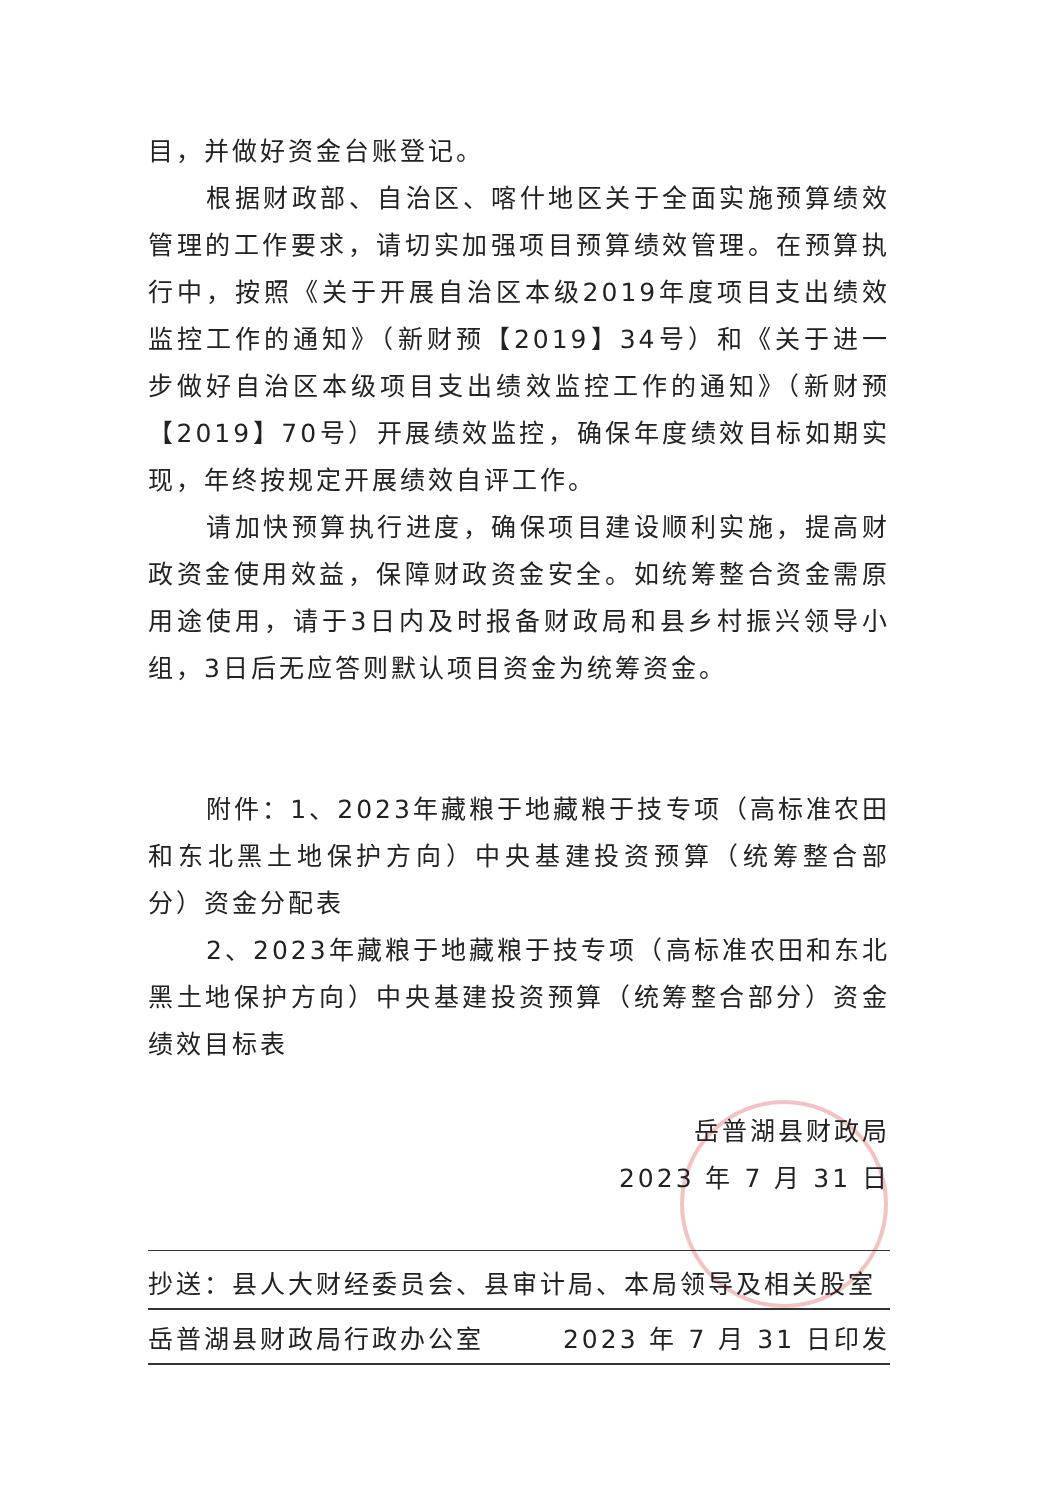目，并做好资金台账登记。
根据财政部、自治区、喀什地区关于全面实施预算绩效管理的工作要求，请切实加强项目预算绩效管理。在预算执行中，按照《关于开展自治区本级2019年度项目支出绩效监控工作的通知》（新财预【2019】34号）和《关于进一步做好自治区本级项目支出绩效监控工作的通知》（新财预【2019】70号）开展绩效监控，确保年度绩效目标如期实现，年终按规定开展绩效自评工作。
请加快预算执行进度，确保项目建设顺利实施，提高财政资金使用效益，保障财政资金安全。如统筹整合资金需原用途使用，请于3日内及时报备财政局和县乡村振兴领导小组，3日后无应答则默认项目资金为统筹资金。
附件：1、2023年藏粮于地藏粮于技专项（高标准农田和东北黑土地保护方向）中央基建投资预算（统筹整合部分）资金分配表
2、2023年藏粮于地藏粮于技专项（高标准农田和东北黑土地保护方向）中央基建投资预算（统筹整合部分）资金绩效目标表
岳普湖县财政局
2023 年 7 月 31 日
抄送：县人大财经委员会、县审计局、本局领导及相关股室
岳普湖县财政局行政办公室 2023 年 7 月 31 日印发